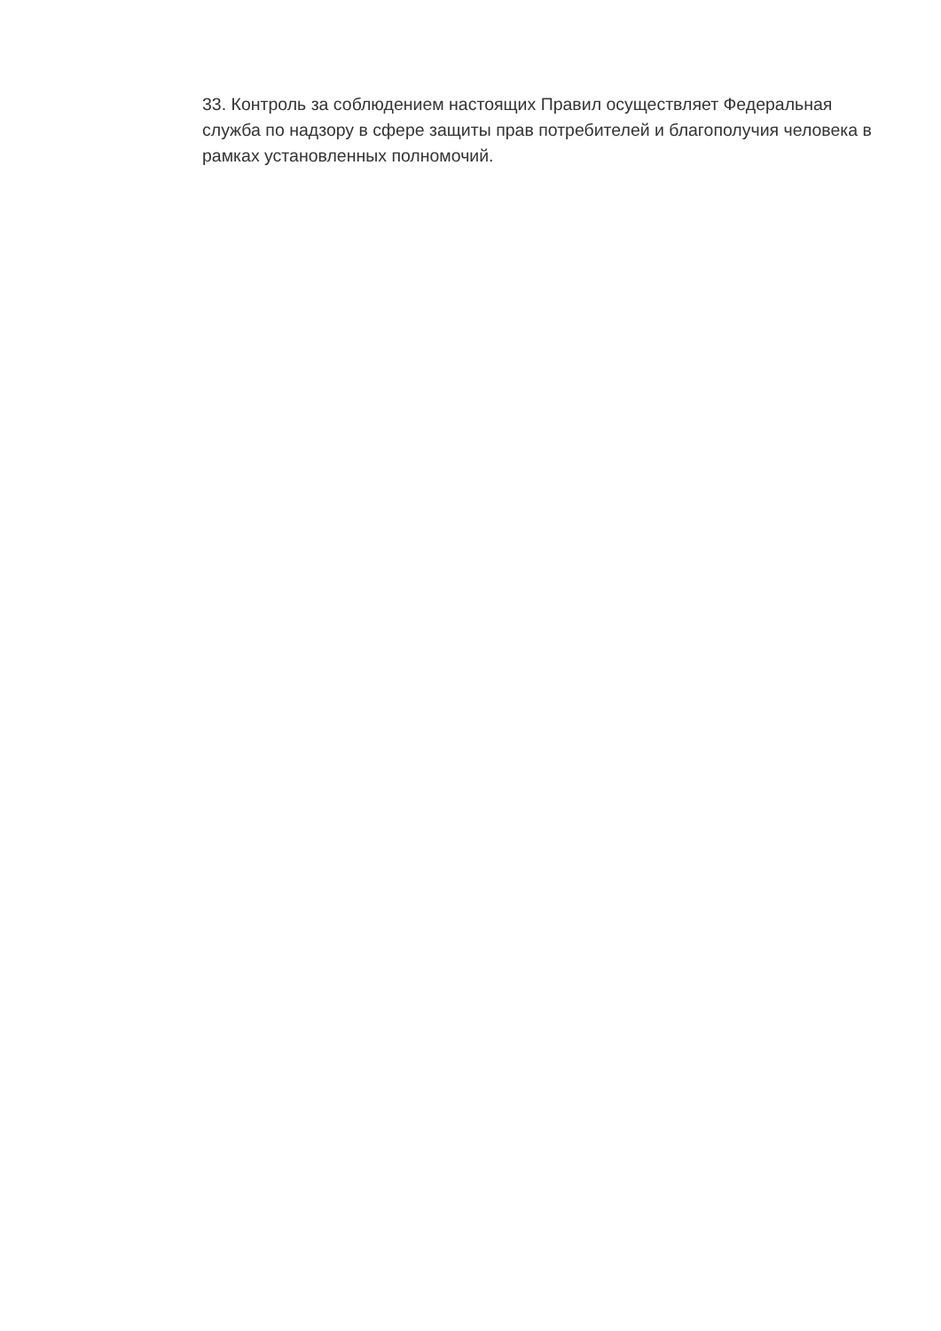33. Контроль за соблюдением настоящих Правил осуществляет Федеральная служба по надзору в сфере защиты прав потребителей и благополучия человека в рамках установленных полномочий.